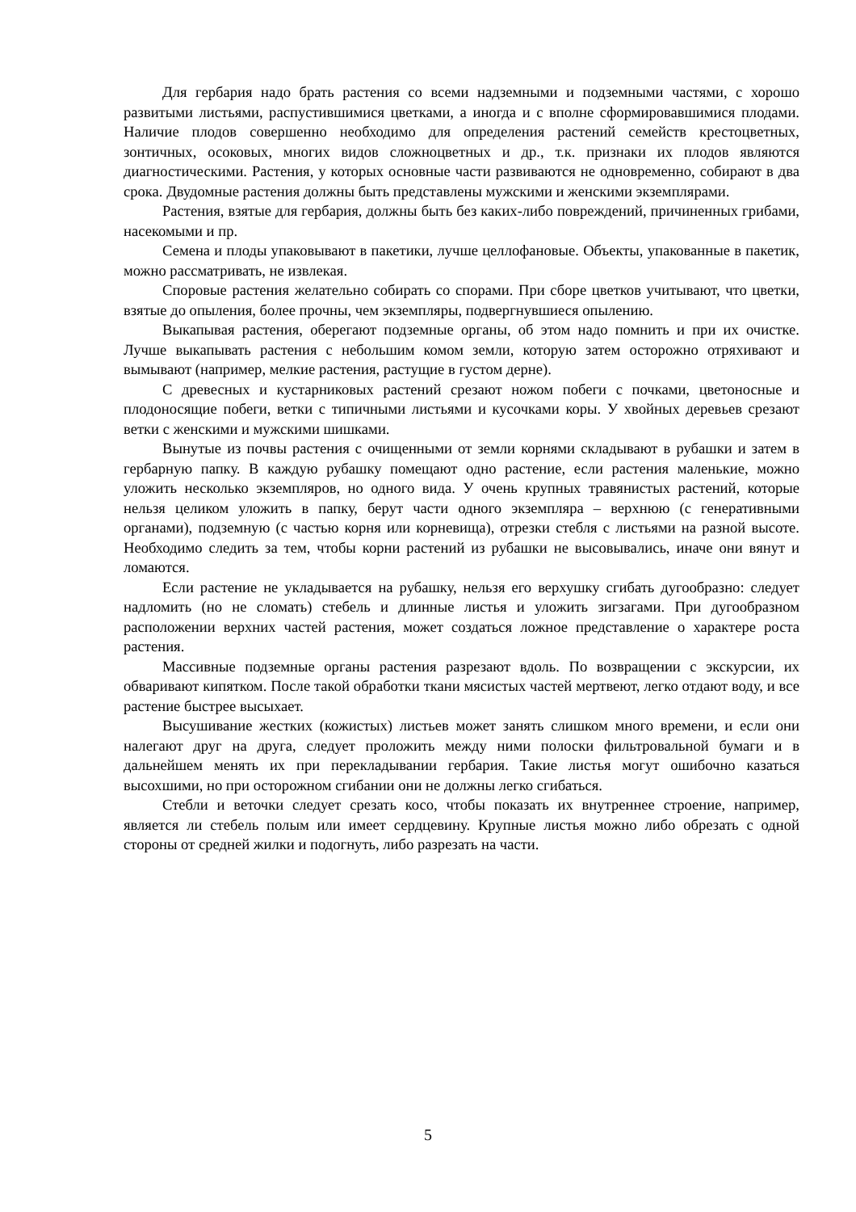Для гербария надо брать растения со всеми надземными и подземными частями, с хорошо развитыми листьями, распустившимися цветками, а иногда и с вполне сформировавшимися плодами. Наличие плодов совершенно необходимо для определения растений семейств крестоцветных, зонтичных, осоковых, многих видов сложноцветных и др., т.к. признаки их плодов являются диагностическими. Растения, у которых основные части развиваются не одновременно, собирают в два срока. Двудомные растения должны быть представлены мужскими и женскими экземплярами.
Растения, взятые для гербария, должны быть без каких-либо повреждений, причиненных грибами, насекомыми и пр.
Семена и плоды упаковывают в пакетики, лучше целлофановые. Объекты, упакованные в пакетик, можно рассматривать, не извлекая.
Споровые растения желательно собирать со спорами. При сборе цветков учитывают, что цветки, взятые до опыления, более прочны, чем экземпляры, подвергнувшиеся опылению.
Выкапывая растения, оберегают подземные органы, об этом надо помнить и при их очистке. Лучше выкапывать растения с небольшим комом земли, которую затем осторожно отряхивают и вымывают (например, мелкие растения, растущие в густом дерне).
С древесных и кустарниковых растений срезают ножом побеги с почками, цветоносные и плодоносящие побеги, ветки с типичными листьями и кусочками коры. У хвойных деревьев срезают ветки с женскими и мужскими шишками.
Вынутые из почвы растения с очищенными от земли корнями складывают в рубашки и затем в гербарную папку. В каждую рубашку помещают одно растение, если растения маленькие, можно уложить несколько экземпляров, но одного вида. У очень крупных травянистых растений, которые нельзя целиком уложить в папку, берут части одного экземпляра – верхнюю (с генеративными органами), подземную (с частью корня или корневища), отрезки стебля с листьями на разной высоте. Необходимо следить за тем, чтобы корни растений из рубашки не высовывались, иначе они вянут и ломаются.
Если растение не укладывается на рубашку, нельзя его верхушку сгибать дугообразно: следует надломить (но не сломать) стебель и длинные листья и уложить зигзагами. При дугообразном расположении верхних частей растения, может создаться ложное представление о характере роста растения.
Массивные подземные органы растения разрезают вдоль. По возвращении с экскурсии, их обваривают кипятком. После такой обработки ткани мясистых частей мертвеют, легко отдают воду, и все растение быстрее высыхает.
Высушивание жестких (кожистых) листьев может занять слишком много времени, и если они налегают друг на друга, следует проложить между ними полоски фильтровальной бумаги и в дальнейшем менять их при перекладывании гербария. Такие листья могут ошибочно казаться высохшими, но при осторожном сгибании они не должны легко сгибаться.
Стебли и веточки следует срезать косо, чтобы показать их внутреннее строение, например, является ли стебель полым или имеет сердцевину. Крупные листья можно либо обрезать с одной стороны от средней жилки и подогнуть, либо разрезать на части.
5